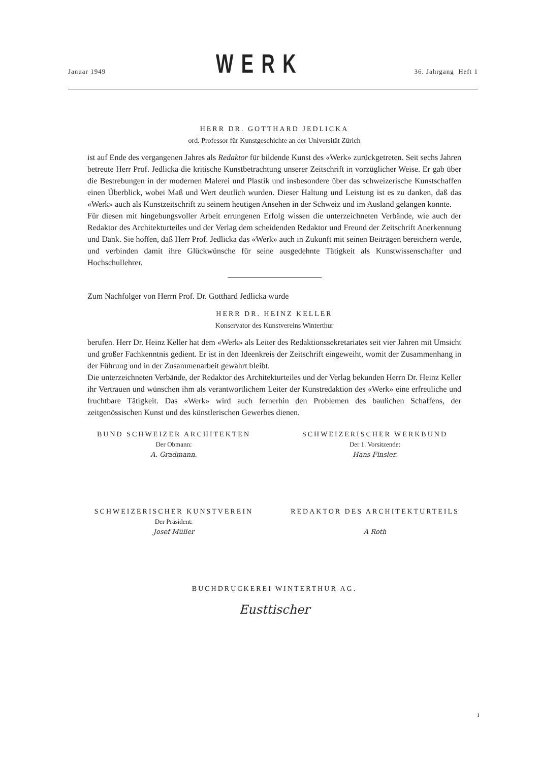Januar 1949 WERK 36. Jahrgang Heft 1
HERR DR. GOTTHARD JEDLICKA
ord. Professor für Kunstgeschichte an der Universität Zürich
ist auf Ende des vergangenen Jahres als Redaktor für bildende Kunst des «Werk» zurückgetreten. Seit sechs Jahren betreute Herr Prof. Jedlicka die kritische Kunstbetrachtung unserer Zeitschrift in vorzüglicher Weise. Er gab über die Bestrebungen in der modernen Malerei und Plastik und insbesondere über das schweizerische Kunstschaffen einen Überblick, wobei Maß und Wert deutlich wurden. Dieser Haltung und Leistung ist es zu danken, daß das «Werk» auch als Kunstzeitschrift zu seinem heutigen Ansehen in der Schweiz und im Ausland gelangen konnte.
Für diesen mit hingebungsvoller Arbeit errungenen Erfolg wissen die unterzeichneten Verbände, wie auch der Redaktor des Architekturteiles und der Verlag dem scheidenden Redaktor und Freund der Zeitschrift Anerkennung und Dank. Sie hoffen, daß Herr Prof. Jedlicka das «Werk» auch in Zukunft mit seinen Beiträgen bereichern werde, und verbinden damit ihre Glückwünsche für seine ausgedehnte Tätigkeit als Kunstwissenschafter und Hochschullehrer.
Zum Nachfolger von Herrn Prof. Dr. Gotthard Jedlicka wurde
HERR DR. HEINZ KELLER
Konservator des Kunstvereins Winterthur
berufen. Herr Dr. Heinz Keller hat dem «Werk» als Leiter des Redaktionssekretariates seit vier Jahren mit Umsicht und großer Fachkenntnis gedient. Er ist in den Ideenkreis der Zeitschrift eingeweiht, womit der Zusammenhang in der Führung und in der Zusammenarbeit gewahrt bleibt.
Die unterzeichneten Verbände, der Redaktor des Architekturteiles und der Verlag bekunden Herrn Dr. Heinz Keller ihr Vertrauen und wünschen ihm als verantwortlichem Leiter der Kunstredaktion des «Werk» eine erfreuliche und fruchtbare Tätigkeit. Das «Werk» wird auch fernerhin den Problemen des baulichen Schaffens, der zeitgenössischen Kunst und des künstlerischen Gewerbes dienen.
BUND SCHWEIZER ARCHITEKTEN
Der Obmann:
A. Gradmann.
SCHWEIZERISCHER WERKBUND
Der 1. Vorsitzende:
Hans Finsler.
SCHWEIZERISCHER KUNSTVEREIN
Der Präsident:
Josef Müller
REDAKTOR DES ARCHITEKTURTEILS
A Roth
BUCHDRUCKEREI WINTERTHUR AG.
Eusttischer
I